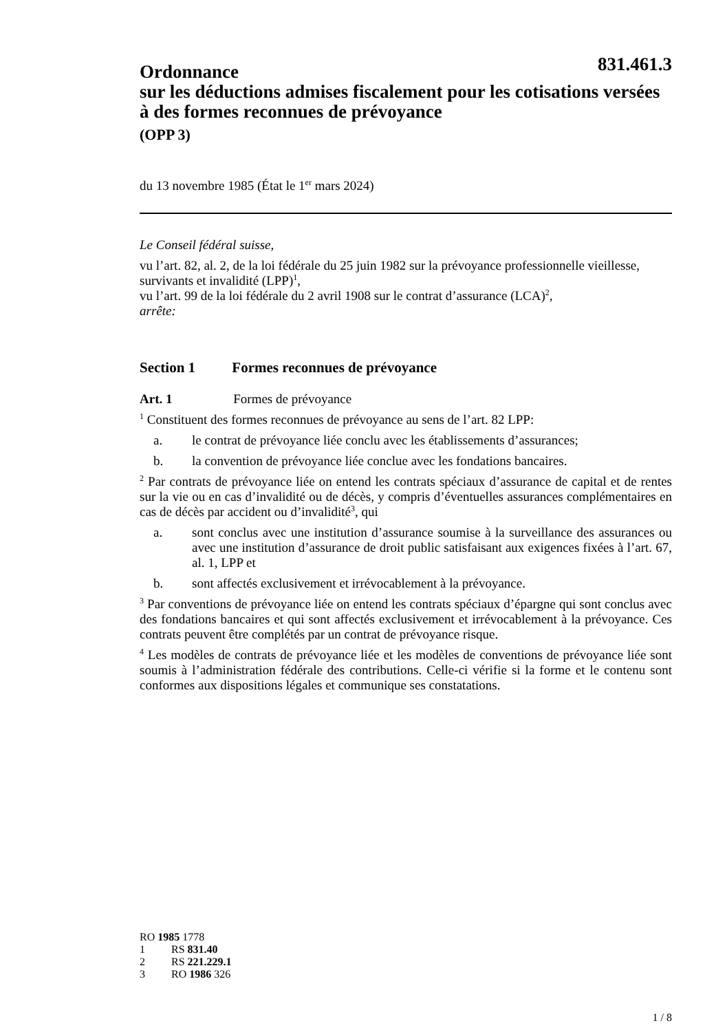831.461.3
Ordonnance
sur les déductions admises fiscalement pour les cotisations versées à des formes reconnues de prévoyance
(OPP 3)
du 13 novembre 1985 (État le 1<sup>er</sup> mars 2024)
Le Conseil fédéral suisse,
vu l’art. 82, al. 2, de la loi fédérale du 25 juin 1982 sur la prévoyance professionnelle vieillesse, survivants et invalidité (LPP)<sup>1</sup>,
vu l’art. 99 de la loi fédérale du 2 avril 1908 sur le contrat d’assurance (LCA)<sup>2</sup>,
arrête:
Section 1 Formes reconnues de prévoyance
Art. 1 Formes de prévoyance
<sup>1</sup> Constituent des formes reconnues de prévoyance au sens de l’art. 82 LPP:
a. le contrat de prévoyance liée conclu avec les établissements d’assurances;
b. la convention de prévoyance liée conclue avec les fondations bancaires.
<sup>2</sup> Par contrats de prévoyance liée on entend les contrats spéciaux d’assurance de capital et de rentes sur la vie ou en cas d’invalidité ou de décès, y compris d’éventuelles assurances complémentaires en cas de décès par accident ou d’invalidité<sup>3</sup>, qui
a. sont conclus avec une institution d’assurance soumise à la surveillance des assurances ou avec une institution d’assurance de droit public satisfaisant aux exigences fixées à l’art. 67, al. 1, LPP et
b. sont affectés exclusivement et irrévocablement à la prévoyance.
<sup>3</sup> Par conventions de prévoyance liée on entend les contrats spéciaux d’épargne qui sont conclus avec des fondations bancaires et qui sont affectés exclusivement et irrévocablement à la prévoyance. Ces contrats peuvent être complétés par un contrat de prévoyance risque.
<sup>4</sup> Les modèles de contrats de prévoyance liée et les modèles de conventions de prévoyance liée sont soumis à l’administration fédérale des contributions. Celle-ci vérifie si la forme et le contenu sont conformes aux dispositions légales et communique ses constatations.
RO 1985 1778
1 RS 831.40
2 RS 221.229.1
3 RO 1986 326
1 / 8